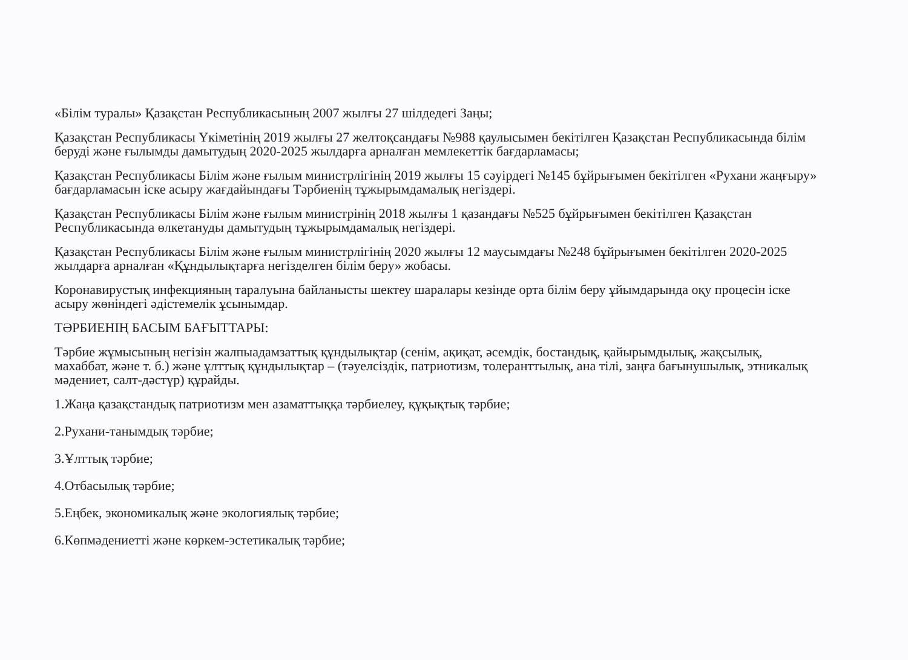«Білім туралы» Қазақстан Республикасының 2007 жылғы 27 шілдедегі Заңы;
Қазақстан Республикасы Үкіметінің 2019 жылғы 27 желтоқсандағы №988 қаулысымен бекітілген Қазақстан Республикасында білім беруді және ғылымды дамытудың 2020-2025 жылдарға арналған мемлекеттік бағдарламасы;
Қазақстан Республикасы Білім және ғылым министрлігінің 2019 жылғы 15 сәуірдегі №145 бұйрығымен бекітілген «Рухани жаңғыру» бағдарламасын іске асыру жағдайындағы Тәрбиенің тұжырымдамалық негіздері.
Қазақстан Республикасы Білім және ғылым министрінің 2018 жылғы 1 қазандағы №525 бұйрығымен бекітілген Қазақстан Республикасында өлкетануды дамытудың тұжырымдамалық негіздері.
Қазақстан Республикасы Білім және ғылым министрлігінің 2020 жылғы 12 маусымдағы №248 бұйрығымен бекітілген 2020-2025 жылдарға арналған «Құндылықтарға негізделген білім беру» жобасы.
Коронавирустық инфекцияның таралуына байланысты шектеу шаралары кезінде орта білім беру ұйымдарында оқу процесін іске асыру жөніндегі әдістемелік ұсынымдар.
ТӘРБИЕНІҢ БАСЫМ БАҒЫТТАРЫ:
Тәрбие жұмысының негізін жалпыадамзаттық құндылықтар (сенім, ақиқат, әсемдік, бостандық, қайырымдылық, жақсылық, махаббат, және т. б.) және ұлттық құндылықтар – (тәуелсіздік, патриотизм, толеранттылық, ана тілі, заңға бағынушылық, этникалық мәдениет, салт-дәстүр) құрайды.
1.Жаңа қазақстандық патриотизм мен азаматтыққа тәрбиелеу, құқықтық тәрбие;
2.Рухани-танымдық тәрбие;
3.Ұлттық тәрбие;
4.Отбасылық тәрбие;
5.Еңбек, экономикалық және экологиялық тәрбие;
6.Көпмәдениетті және көркем-эстетикалық тәрбие;